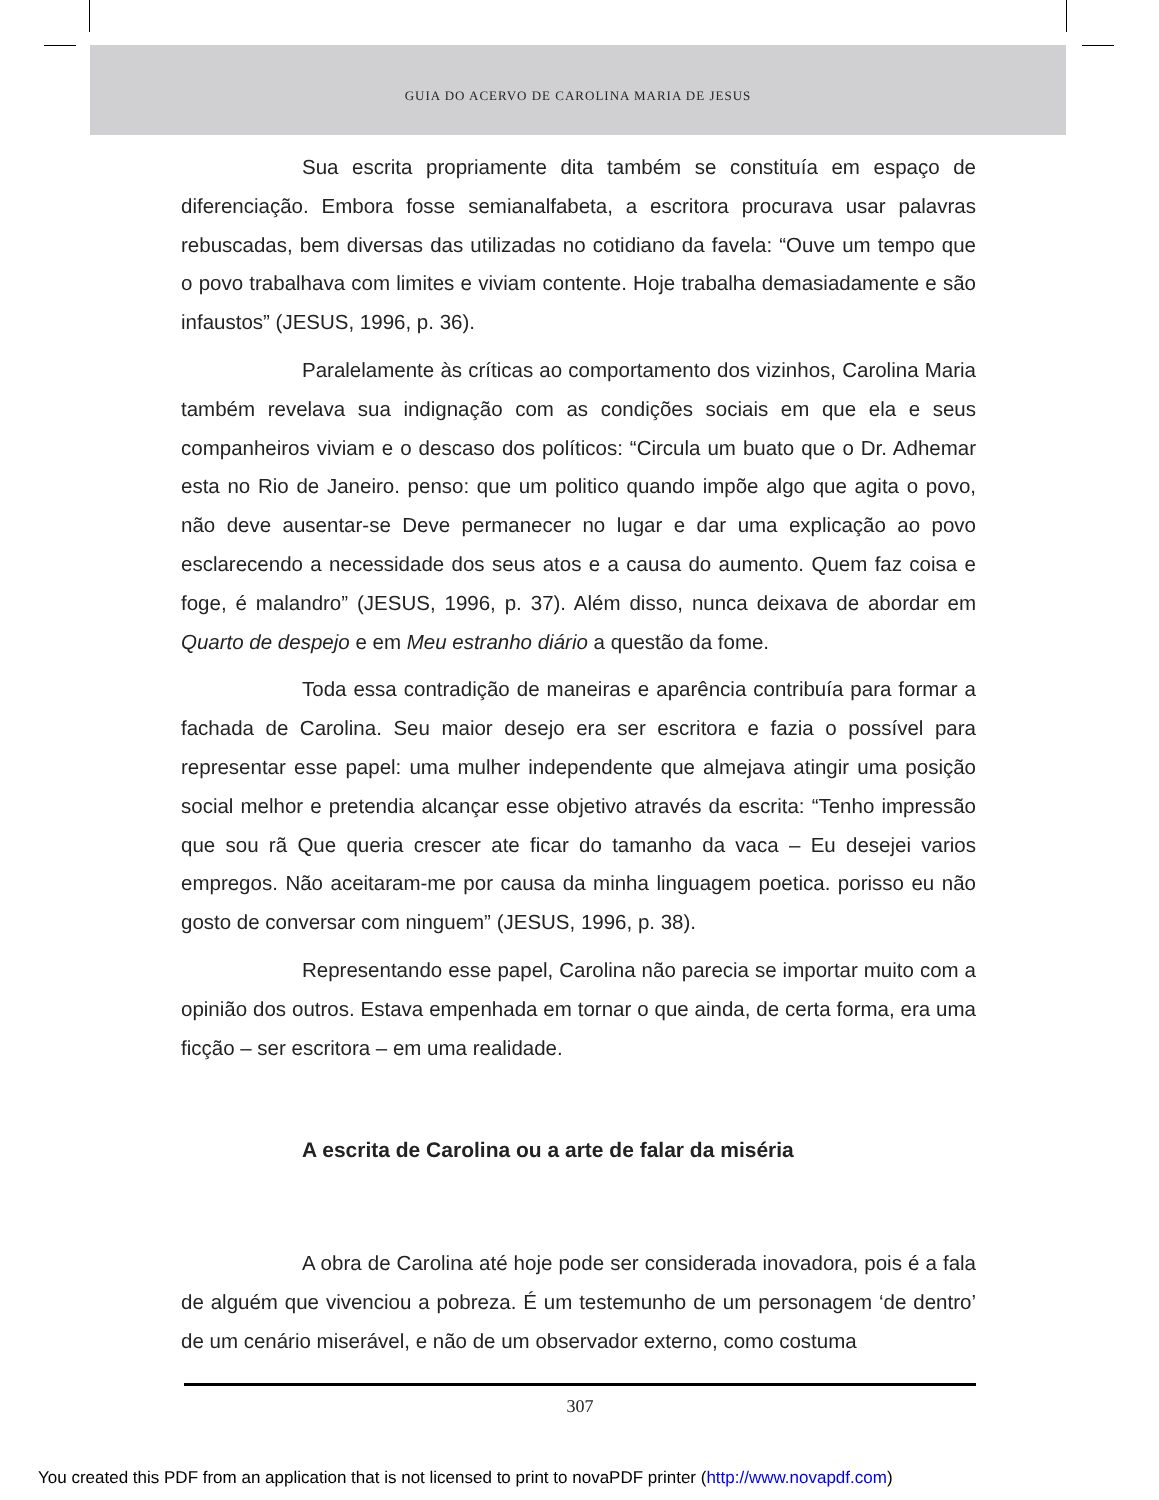GUIA DO ACERVO DE CAROLINA MARIA DE JESUS
Sua escrita propriamente dita também se constituía em espaço de diferenciação. Embora fosse semianalfabeta, a escritora procurava usar palavras rebuscadas, bem diversas das utilizadas no cotidiano da favela: “Ouve um tempo que o povo trabalhava com limites e viviam contente. Hoje trabalha demasiadamente e são infaustos” (JESUS, 1996, p. 36).
Paralelamente às críticas ao comportamento dos vizinhos, Carolina Maria também revelava sua indignação com as condições sociais em que ela e seus companheiros viviam e o descaso dos políticos: “Circula um buato que o Dr. Adhemar esta no Rio de Janeiro. penso: que um politico quando impõe algo que agita o povo, não deve ausentar-se Deve permanecer no lugar e dar uma explicação ao povo esclarecendo a necessidade dos seus atos e a causa do aumento. Quem faz coisa e foge, é malandro” (JESUS, 1996, p. 37). Além disso, nunca deixava de abordar em Quarto de despejo e em Meu estranho diário a questão da fome.
Toda essa contradição de maneiras e aparência contribuía para formar a fachada de Carolina. Seu maior desejo era ser escritora e fazia o possível para representar esse papel: uma mulher independente que almejava atingir uma posição social melhor e pretendia alcançar esse objetivo através da escrita: “Tenho impressão que sou rã Que queria crescer ate ficar do tamanho da vaca – Eu desejei varios empregos. Não aceitaram-me por causa da minha linguagem poetica. porisso eu não gosto de conversar com ninguem” (JESUS, 1996, p. 38).
Representando esse papel, Carolina não parecia se importar muito com a opinião dos outros. Estava empenhada em tornar o que ainda, de certa forma, era uma ficção – ser escritora – em uma realidade.
A escrita de Carolina ou a arte de falar da miséria
A obra de Carolina até hoje pode ser considerada inovadora, pois é a fala de alguém que vivenciou a pobreza. É um testemunho de um personagem ‘de dentro’ de um cenário miserável, e não de um observador externo, como costuma
307
You created this PDF from an application that is not licensed to print to novaPDF printer (http://www.novapdf.com)